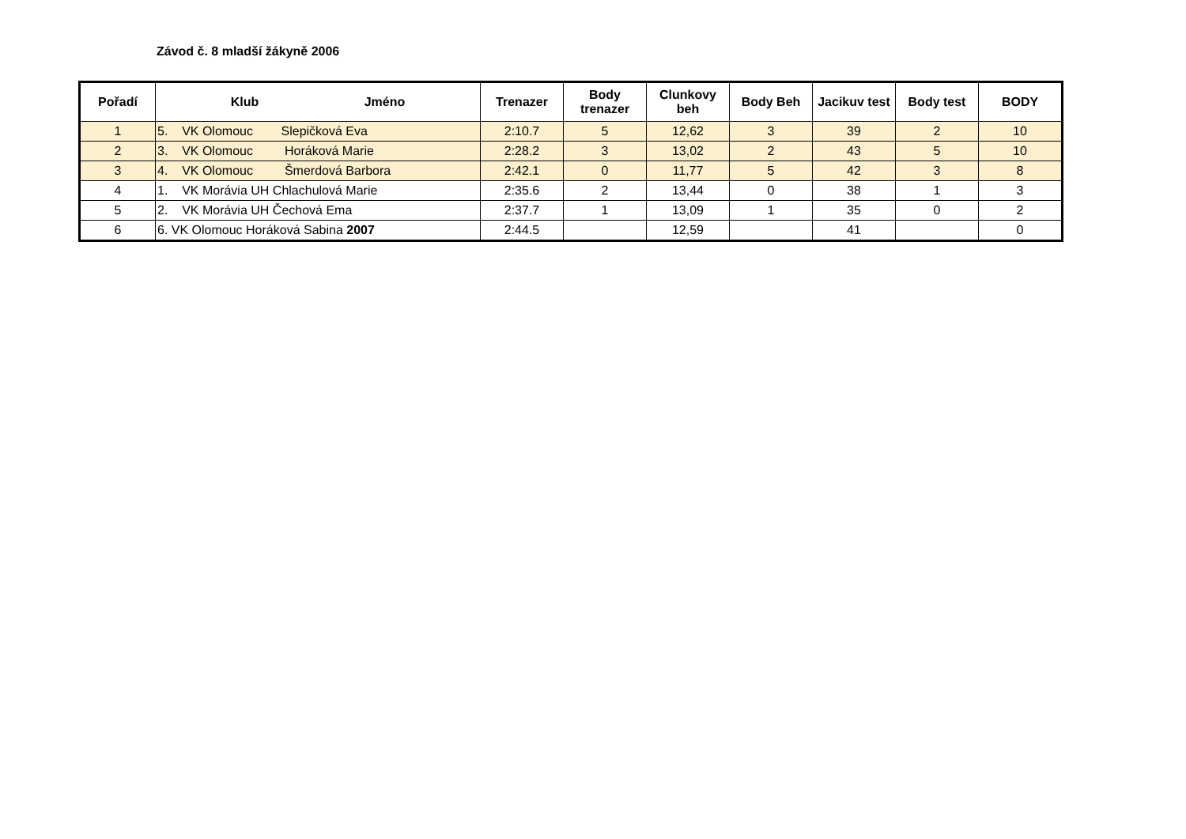Závod č. 8 mladší žákyně 2006
| Pořadí | Klub Jméno | Trenazer | Body trenazer | Clunkovy beh | Body Beh | Jacikuv test | Body test | BODY |
| --- | --- | --- | --- | --- | --- | --- | --- | --- |
| 1 | 5. VK Olomouc Slepičková Eva | 2:10.7 | 5 | 12,62 | 3 | 39 | 2 | 10 |
| 2 | 3. VK Olomouc Horáková Marie | 2:28.2 | 3 | 13,02 | 2 | 43 | 5 | 10 |
| 3 | 4. VK Olomouc Šmerdová Barbora | 2:42.1 | 0 | 11,77 | 5 | 42 | 3 | 8 |
| 4 | 1. VK Morávia UH Chlachulová Marie | 2:35.6 | 2 | 13,44 | 0 | 38 | 1 | 3 |
| 5 | 2. VK Morávia UH Čechová Ema | 2:37.7 | 1 | 13,09 | 1 | 35 | 0 | 2 |
| 6 | 6. VK Olomouc Horáková Sabina 2007 | 2:44.5 | | 12,59 | | 41 | | 0 |